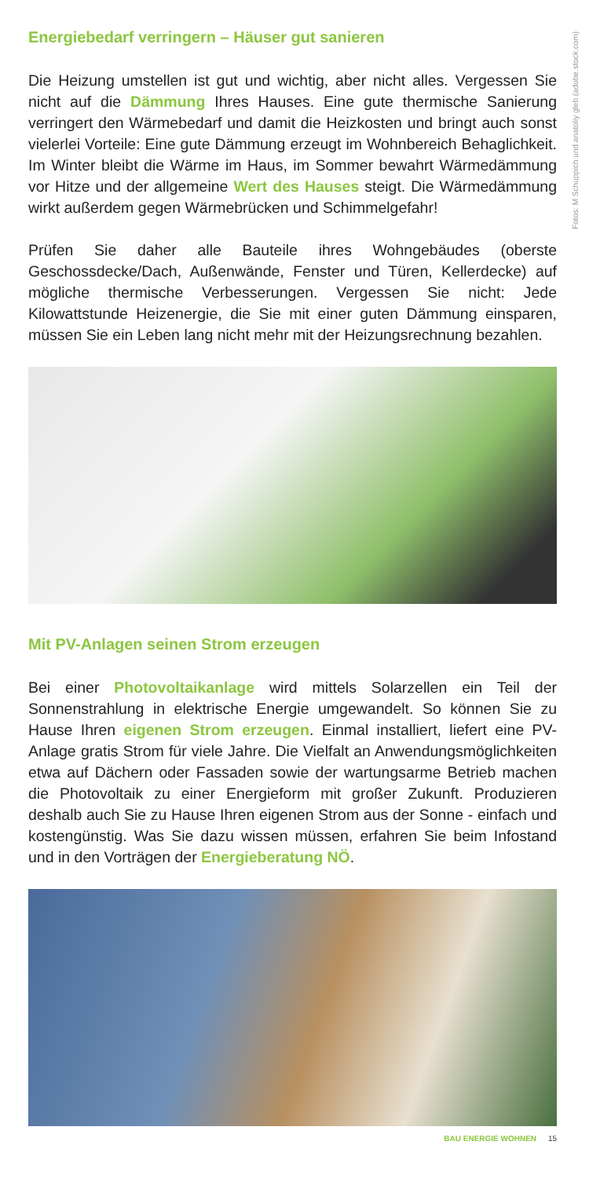Fotos: M Schuppich und anatoliy gleb (adobe.stock.com)
Energiebedarf verringern – Häuser gut sanieren
Die Heizung umstellen ist gut und wichtig, aber nicht alles. Vergessen Sie nicht auf die Dämmung Ihres Hauses. Eine gute thermische Sanierung verringert den Wärmebedarf und damit die Heizkosten und bringt auch sonst vielerlei Vorteile: Eine gute Dämmung erzeugt im Wohnbereich Behaglichkeit. Im Winter bleibt die Wärme im Haus, im Sommer bewahrt Wärmedämmung vor Hitze und der allgemeine Wert des Hauses steigt. Die Wärmedämmung wirkt außerdem gegen Wärmebrücken und Schimmelgefahr!
Prüfen Sie daher alle Bauteile ihres Wohngebäudes (oberste Geschossdecke/Dach, Außenwände, Fenster und Türen, Kellerdecke) auf mögliche thermische Verbesserungen. Vergessen Sie nicht: Jede Kilowattstunde Heizenergie, die Sie mit einer guten Dämmung einsparen, müssen Sie ein Leben lang nicht mehr mit der Heizungsrechnung bezahlen.
Mit PV-Anlagen seinen Strom erzeugen
Bei einer Photovoltaikanlage wird mittels Solarzellen ein Teil der Sonnenstrahlung in elektrische Energie umgewandelt. So können Sie zu Hause Ihren eigenen Strom erzeugen. Einmal installiert, liefert eine PV-Anlage gratis Strom für viele Jahre. Die Vielfalt an Anwendungsmöglichkeiten etwa auf Dächern oder Fassaden sowie der wartungsarme Betrieb machen die Photovoltaik zu einer Energieform mit großer Zukunft. Produzieren deshalb auch Sie zu Hause Ihren eigenen Strom aus der Sonne - einfach und kostengünstig. Was Sie dazu wissen müssen, erfahren Sie beim Infostand und in den Vorträgen der Energieberatung NÖ.
BAU ENERGIE WOHNEN 15